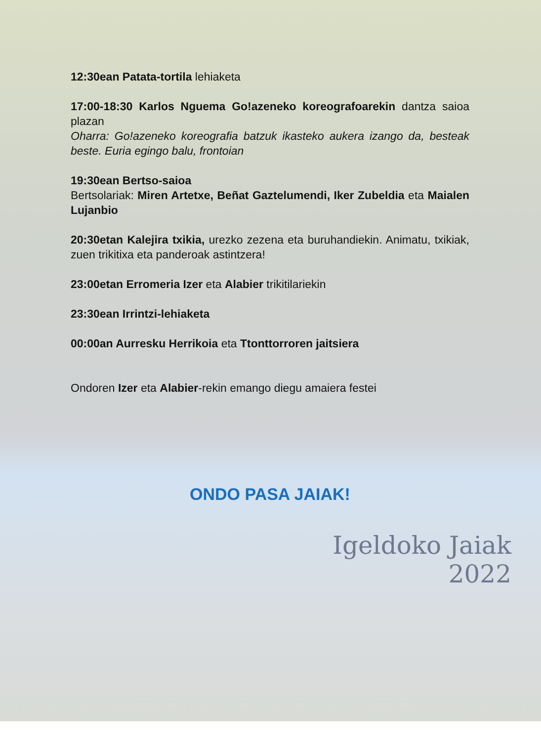12:30ean Patata-tortila lehiaketa
17:00-18:30 Karlos Nguema Go!azeneko koreografoarekin dantza saioa plazan
Oharra: Go!azeneko koreografia batzuk ikasteko aukera izango da, besteak beste. Euria egingo balu, frontoian
19:30ean Bertso-saioa
Bertsolariak: Miren Artetxe, Beñat Gaztelumendi, Iker Zubeldia eta Maialen Lujanbio
20:30etan Kalejira txikia, urezko zezena eta buruhandiekin. Animatu, txikiak, zuen trikitixa eta panderoak astintzera!
23:00etan Erromeria Izer eta Alabier trikitilariekin
23:30ean Irrintzi-lehiaketa
00:00an Aurresku Herrikoia eta Ttonttorroren jaitsiera
Ondoren Izer eta Alabier-rekin emango diegu amaiera festei
ONDO PASA JAIAK!
Igeldoko Jaiak
2022